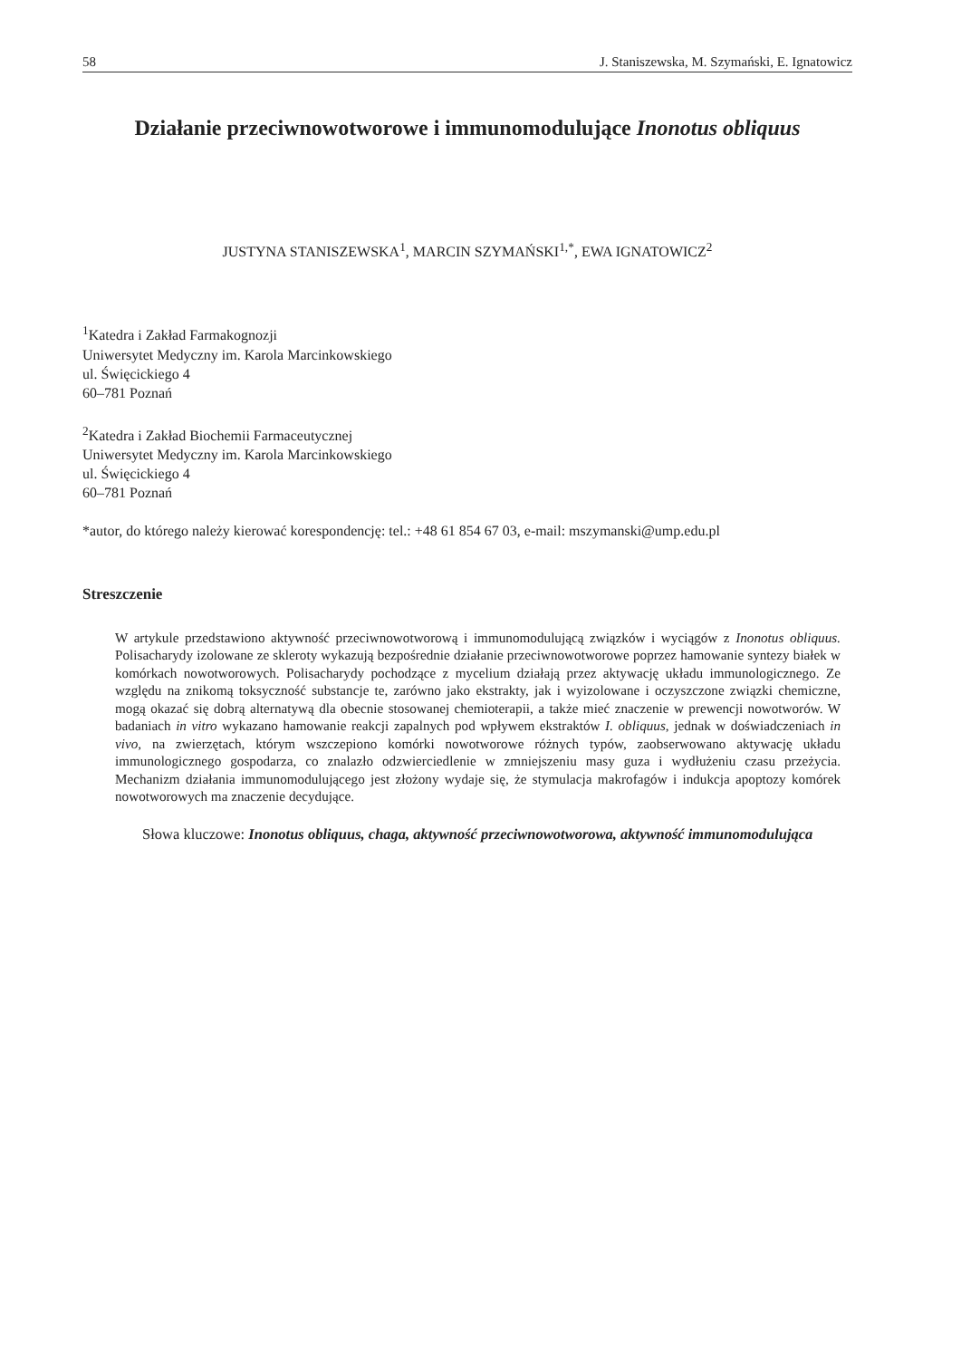58 J. Staniszewska, M. Szymański, E. Ignatowicz
Działanie przeciwnowotworowe i immunomodulujące Inonotus obliquus
JUSTYNA STANISZEWSKA<sup>1</sup>, MARCIN SZYMAŃSKI<sup>1,*</sup>, EWA IGNATOWICZ<sup>2</sup>
<sup>1</sup> Katedra i Zakład Farmakognozji
Uniwersytet Medyczny im. Karola Marcinkowskiego
ul. Święcickiego 4
60–781 Poznań
<sup>2</sup> Katedra i Zakład Biochemii Farmaceutycznej
Uniwersytet Medyczny im. Karola Marcinkowskiego
ul. Święcickiego 4
60–781 Poznań
*autor, do którego należy kierować korespondencję: tel.: +48 61 854 67 03, e-mail: mszymanski@ump.edu.pl
Streszczenie
W artykule przedstawiono aktywność przeciwnowotworową i immunomodulującą związków i wyciągów z Inonotus obliquus. Polisacharydy izolowane ze skleroty wykazują bezpośrednie działanie przeciwnowotworowe poprzez hamowanie syntezy białek w komórkach nowotworowych. Polisacharydy pochodzące z mycelium działają przez aktywację układu immunologicznego. Ze względu na znikomą toksyczność substancje te, zarówno jako ekstrakty, jak i wyizolowane i oczyszczone związki chemiczne, mogą okazać się dobrą alternatywą dla obecnie stosowanej chemioterapii, a także mieć znaczenie w prewencji nowotworów. W badaniach in vitro wykazano hamowanie reakcji zapalnych pod wpływem ekstraktów I. obliquus, jednak w doświadczeniach in vivo, na zwierzętach, którym wszczepiono komórki nowotworowe różnych typów, zaobserwowano aktywację układu immunologicznego gospodarza, co znalazło odzwierciedlenie w zmniejszeniu masy guza i wydłużeniu czasu przeżycia. Mechanizm działania immunomodulującego jest złożony wydaje się, że stymulacja makrofagów i indukcja apoptozy komórek nowotworowych ma znaczenie decydujące.
Słowa kluczowe: Inonotus obliquus, chaga, aktywność przeciwnowotworowa, aktywność immunomodulująca